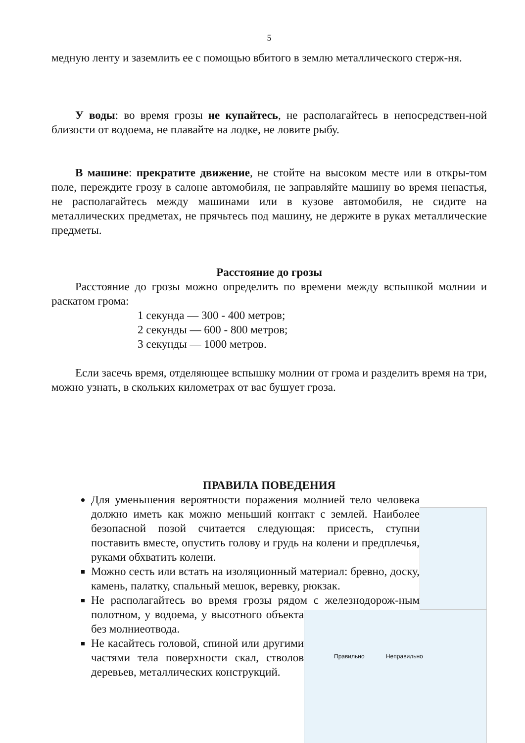5
медную ленту и заземлить ее с помощью вбитого в землю металлического стерж-ня.
У воды: во время грозы не купайтесь, не располагайтесь в непосредствен-ной близости от водоема, не плавайте на лодке, не ловите рыбу.
В машине: прекратите движение, не стойте на высоком месте или в откры-том поле, переждите грозу в салоне автомобиля, не заправляйте машину во время ненастья, не располагайтесь между машинами или в кузове автомобиля, не сидите на металлических предметах, не прячьтесь под машину, не держите в руках металлические предметы.
Расстояние до грозы
Расстояние до грозы можно определить по времени между вспышкой молнии и раскатом грома:
1 секунда — 300 - 400 метров;
2 секунды — 600 - 800 метров;
3 секунды — 1000 метров.
Если засечь время, отделяющее вспышку молнии от грома и разделить время на три, можно узнать, в скольких километрах от вас бушует гроза.
ПРАВИЛА ПОВЕДЕНИЯ
Правильно Неправильно
Для уменьшения вероятности поражения молнией тело человека должно иметь как можно меньший контакт с землей. Наиболее безопасной позой считается следующая: присесть, ступни поставить вместе, опустить голову и грудь на колени и предплечья, руками обхватить колени.
Можно сесть или встать на изоляционный материал: бревно, доску, камень, палатку, спальный мешок, веревку, рюкзак.
Не располагайтесь во время грозы рядом с железнодорож-ным полотном, у водоема, у высотного объекта без молниеотвода.
Не касайтесь головой, спиной или другими частями тела поверхности скал, стволов деревьев, металлических конструкций.